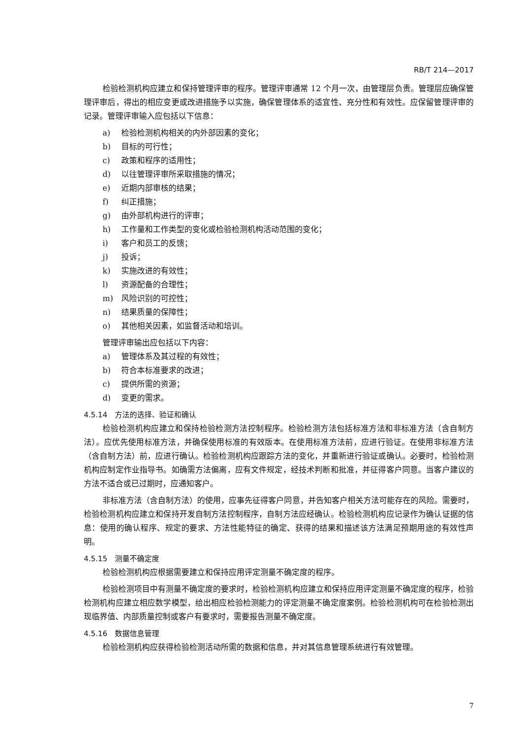RB/T 214—2017
检验检测机构应建立和保持管理评审的程序。管理评审通常 12 个月一次，由管理层负责。管理层应确保管理评审后，得出的相应变更或改进措施予以实施，确保管理体系的适宜性、充分性和有效性。应保留管理评审的记录。管理评审输入应包括以下信息：
a) 检验检测机构相关的内外部因素的变化；
b) 目标的可行性；
c) 政策和程序的适用性；
d) 以往管理评审所采取措施的情况；
e) 近期内部审核的结果；
f) 纠正措施；
g) 由外部机构进行的评审；
h) 工作量和工作类型的变化或检验检测机构活动范围的变化；
i) 客户和员工的反馈；
j) 投诉；
k) 实施改进的有效性；
l) 资源配备的合理性；
m) 风险识别的可控性；
n) 结果质量的保障性；
o) 其他相关因素，如监督活动和培训。
管理评审输出应包括以下内容：
a) 管理体系及其过程的有效性；
b) 符合本标准要求的改进；
c) 提供所需的资源；
d) 变更的需求。
4.5.14　方法的选择、验证和确认
检验检测机构应建立和保持检验检测方法控制程序。检验检测方法包括标准方法和非标准方法（含自制方法）。应优先使用标准方法，并确保使用标准的有效版本。在使用标准方法前，应进行验证。在使用非标准方法（含自制方法）前，应进行确认。检验检测机构应跟踪方法的变化，并重新进行验证或确认。必要时，检验检测机构应制定作业指导书。如确需方法偏离，应有文件规定，经技术判断和批准，并征得客户同意。当客户建议的方法不适合或已过期时，应通知客户。
非标准方法（含自制方法）的使用，应事先征得客户同意，并告知客户相关方法可能存在的风险。需要时，检验检测机构应建立和保持开发自制方法控制程序，自制方法应经确认。检验检测机构应记录作为确认证据的信息：使用的确认程序、规定的要求、方法性能特征的确定、获得的结果和描述该方法满足预期用途的有效性声明。
4.5.15　测量不确定度
检验检测机构应根据需要建立和保持应用评定测量不确定度的程序。
检验检测项目中有测量不确定度的要求时，检验检测机构应建立和保持应用评定测量不确定度的程序，检验检测机构应建立相应数学模型，给出相应检验检测能力的评定测量不确定度案例。检验检测机构可在检验检测出现临界值、内部质量控制或客户有要求时，需要报告测量不确定度。
4.5.16　数据信息管理
检验检测机构应获得检验检测活动所需的数据和信息，并对其信息管理系统进行有效管理。
7